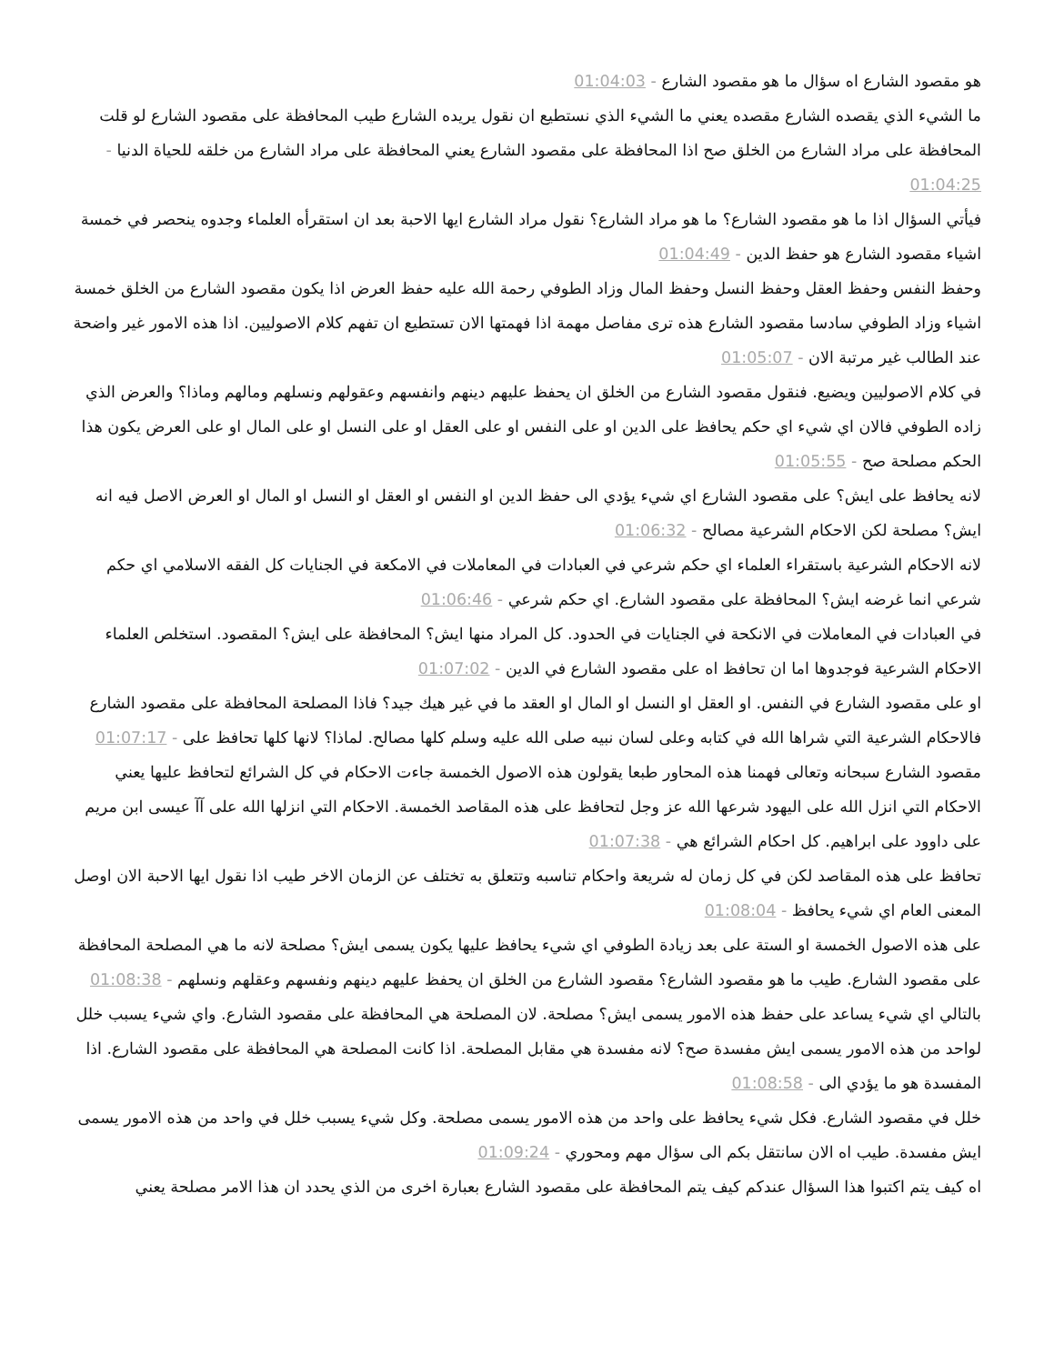هو مقصود الشارع اه سؤال ما هو مقصود الشارع - 01:04:03
ما الشيء الذي يقصده الشارع مقصده يعني ما الشيء الذي نستطيع ان نقول يريده الشارع طيب المحافظة على مقصود الشارع لو قلت المحافظة على مراد الشارع من الخلق صح اذا المحافظة على مقصود الشارع يعني المحافظة على مراد الشارع من خلقه للحياة الدنيا - 01:04:25
فيأتي السؤال اذا ما هو مقصود الشارع؟ ما هو مراد الشارع؟ نقول مراد الشارع ايها الاحبة بعد ان استقرأه العلماء وجدوه ينحصر في خمسة اشياء مقصود الشارع هو حفظ الدين - 01:04:49
وحفظ النفس وحفظ العقل وحفظ النسل وحفظ المال وزاد الطوفي رحمة الله عليه حفظ العرض اذا يكون مقصود الشارع من الخلق خمسة اشياء وزاد الطوفي سادسا مقصود الشارع هذه ترى مفاصل مهمة اذا فهمتها الان تستطيع ان تفهم كلام الاصوليين. اذا هذه الامور غير واضحة عند الطالب غير مرتبة الان - 01:05:07
في كلام الاصوليين ويضيع. فنقول مقصود الشارع من الخلق ان يحفظ عليهم دينهم وانفسهم وعقولهم ونسلهم ومالهم وماذا؟ والعرض الذي زاده الطوفي فالان اي شيء اي حكم يحافظ على الدين او على النفس او على العقل او على النسل او على المال او على العرض يكون هذا الحكم مصلحة صح - 01:05:55
لانه يحافظ على ايش؟ على مقصود الشارع اي شيء يؤدي الى حفظ الدين او النفس او العقل او النسل او المال او العرض الاصل فيه انه ايش؟ مصلحة لكن الاحكام الشرعية مصالح - 01:06:32
لانه الاحكام الشرعية باستقراء العلماء اي حكم شرعي في العبادات في المعاملات في الامكعة في الجنايات كل الفقه الاسلامي اي حكم شرعي انما غرضه ايش؟ المحافظة على مقصود الشارع. اي حكم شرعي - 01:06:46
في العبادات في المعاملات في الانكحة في الجنايات في الحدود. كل المراد منها ايش؟ المحافظة على ايش؟ المقصود. استخلص العلماء الاحكام الشرعية فوجدوها اما ان تحافظ اه على مقصود الشارع في الدين - 01:07:02
او على مقصود الشارع في النفس. او العقل او النسل او المال او العقد ما في غير هيك جيد؟ فاذا المصلحة المحافظة على مقصود الشارع فالاحكام الشرعية التي شراها الله في كتابه وعلى لسان نبيه صلى الله عليه وسلم كلها مصالح. لماذا؟ لانها كلها تحافظ على - 01:07:17
مقصود الشارع سبحانه وتعالى فهمنا هذه المحاور طبعا يقولون هذه الاصول الخمسة جاءت الاحكام في كل الشرائع لتحافظ عليها يعني الاحكام التي انزل الله على اليهود شرعها الله عز وجل لتحافظ على هذه المقاصد الخمسة. الاحكام التي انزلها الله على آآ عيسى ابن مريم على داوود على ابراهيم. كل احكام الشرائع هي - 01:07:38
تحافظ على هذه المقاصد لكن في كل زمان له شريعة واحكام تناسبه وتتعلق به تختلف عن الزمان الاخر طيب اذا نقول ايها الاحبة الان اوصل المعنى العام اي شيء يحافظ - 01:08:04
على هذه الاصول الخمسة او الستة على بعد زيادة الطوفي اي شيء يحافظ عليها يكون يسمى ايش؟ مصلحة لانه ما هي المصلحة المحافظة على مقصود الشارع. طيب ما هو مقصود الشارع؟ مقصود الشارع من الخلق ان يحفظ عليهم دينهم ونفسهم وعقلهم ونسلهم - 01:08:38
بالتالي اي شيء يساعد على حفظ هذه الامور يسمى ايش؟ مصلحة. لان المصلحة هي المحافظة على مقصود الشارع. واي شيء يسبب خلل لواحد من هذه الامور يسمى ايش مفسدة صح؟ لانه مفسدة هي مقابل المصلحة. اذا كانت المصلحة هي المحافظة على مقصود الشارع. اذا المفسدة هو ما يؤدي الى - 01:08:58
خلل في مقصود الشارع. فكل شيء يحافظ على واحد من هذه الامور يسمى مصلحة. وكل شيء يسبب خلل في واحد من هذه الامور يسمى ايش مفسدة. طيب اه الان سانتقل بكم الى سؤال مهم ومحوري - 01:09:24
اه كيف يتم اكتبوا هذا السؤال عندكم كيف يتم المحافظة على مقصود الشارع بعبارة اخرى من الذي يحدد ان هذا الامر مصلحة يعني